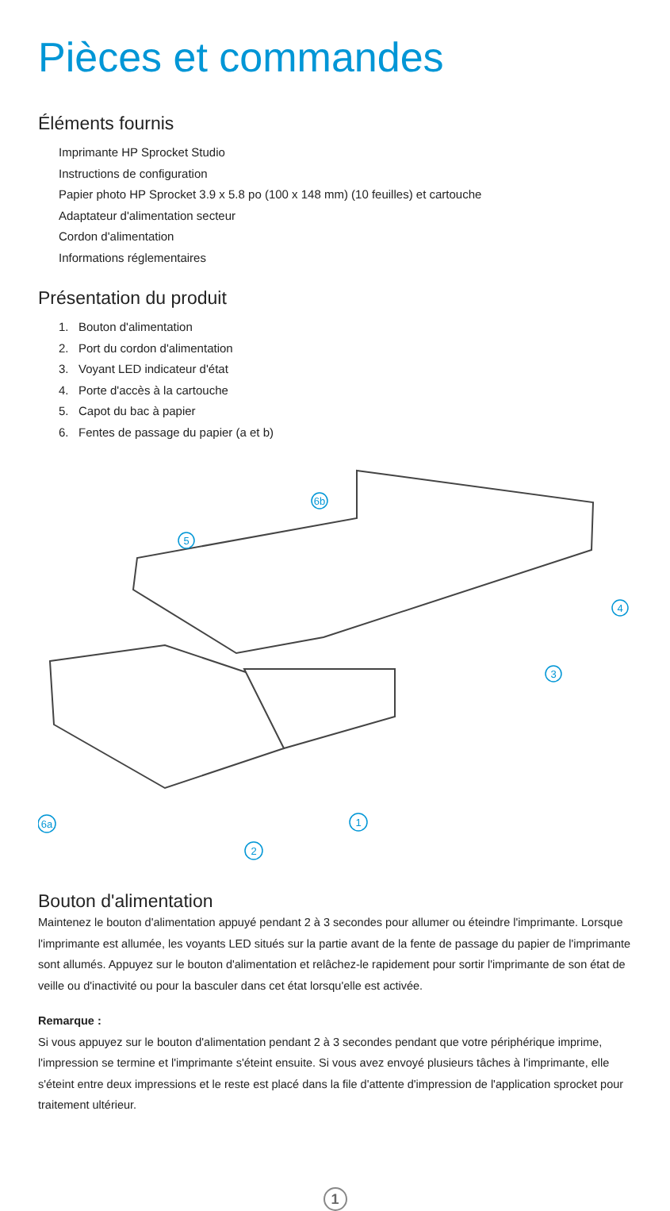Pièces et commandes
Éléments fournis
Imprimante HP Sprocket Studio
Instructions de configuration
Papier photo HP Sprocket 3.9 x 5.8 po (100 x 148 mm) (10 feuilles) et cartouche
Adaptateur d'alimentation secteur
Cordon d'alimentation
Informations réglementaires
Présentation du produit
1. Bouton d'alimentation
2. Port du cordon d'alimentation
3. Voyant LED indicateur d'état
4. Porte d'accès à la cartouche
5. Capot du bac à papier
6. Fentes de passage du papier (a et b)
6b
5
4
3
6a
1
2
Bouton d'alimentation
Maintenez le bouton d'alimentation appuyé pendant 2 à 3 secondes pour allumer ou éteindre l'imprimante. Lorsque l'imprimante est allumée, les voyants LED situés sur la partie avant de la fente de passage du papier de l'imprimante sont allumés. Appuyez sur le bouton d'alimentation et relâchez-le rapidement pour sortir l'imprimante de son état de veille ou d'inactivité ou pour la basculer dans cet état lorsqu'elle est activée.
Remarque :
Si vous appuyez sur le bouton d'alimentation pendant 2 à 3 secondes pendant que votre périphérique imprime, l'impression se termine et l'imprimante s'éteint ensuite. Si vous avez envoyé plusieurs tâches à l'imprimante, elle s'éteint entre deux impressions et le reste est placé dans la file d'attente d'impression de l'application sprocket pour traitement ultérieur.
1